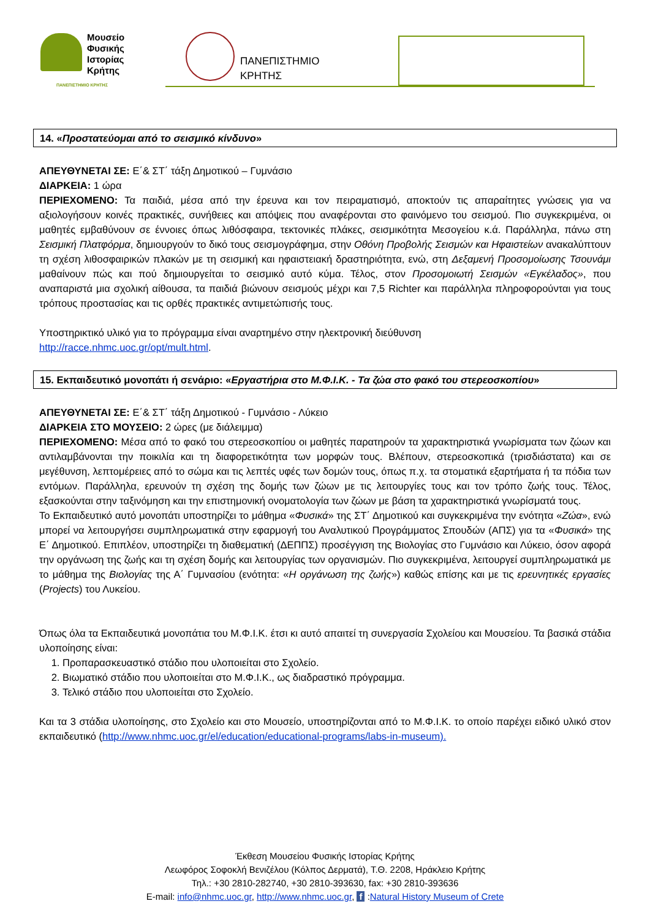Μουσείο
Φυσικής
Ιστορίας
Κρήτης
ΠΑΝΕΠΙΣΤΗΜΙΟ ΚΡΗΤΗΣ
ΠΑΝΕΠΙΣΤΗΜΙΟ
ΚΡΗΤΗΣ
14. «Προστατεύομαι από το σεισμικό κίνδυνο»
ΑΠΕΥΘΥΝΕΤΑΙ ΣΕ: Ε΄& ΣΤ΄ τάξη Δημοτικού – Γυμνάσιο
ΔΙΑΡΚΕΙΑ: 1 ώρα
ΠΕΡΙΕΧΟΜΕΝΟ: Τα παιδιά, μέσα από την έρευνα και τον πειραματισμό, αποκτούν τις απαραίτητες γνώσεις για να αξιολογήσουν κοινές πρακτικές, συνήθειες και απόψεις που αναφέρονται στο φαινόμενο του σεισμού. Πιο συγκεκριμένα, οι μαθητές εμβαθύνουν σε έννοιες όπως λιθόσφαιρα, τεκτονικές πλάκες, σεισμικότητα Μεσογείου κ.ά. Παράλληλα, πάνω στη Σεισμική Πλατφόρμα, δημιουργούν το δικό τους σεισμογράφημα, στην Οθόνη Προβολής Σεισμών και Ηφαιστείων ανακαλύπτουν τη σχέση λιθοσφαιρικών πλακών με τη σεισμική και ηφαιστειακή δραστηριότητα, ενώ, στη Δεξαμενή Προσομοίωσης Τσουνάμι μαθαίνουν πώς και πού δημιουργείται το σεισμικό αυτό κύμα. Τέλος, στον Προσομοιωτή Σεισμών «Εγκέλαδος», που αναπαριστά μια σχολική αίθουσα, τα παιδιά βιώνουν σεισμούς μέχρι και 7,5 Richter και παράλληλα πληροφορούνται για τους τρόπους προστασίας και τις ορθές πρακτικές αντιμετώπισής τους.
Υποστηρικτικό υλικό για το πρόγραμμα είναι αναρτημένο στην ηλεκτρονική διεύθυνση
http://racce.nhmc.uoc.gr/opt/mult.html.
15. Εκπαιδευτικό μονοπάτι ή σενάριο: «Εργαστήρια στο Μ.Φ.Ι.Κ. - Τα ζώα στο φακό του στερεοσκοπίου»
ΑΠΕΥΘΥΝΕΤΑΙ ΣΕ: Ε΄& ΣΤ΄ τάξη Δημοτικού - Γυμνάσιο - Λύκειο
ΔΙΑΡΚΕΙΑ ΣΤΟ ΜΟΥΣΕΙΟ: 2 ώρες (με διάλειμμα)
ΠΕΡΙΕΧΟΜΕΝΟ: Μέσα από το φακό του στερεοσκοπίου οι μαθητές παρατηρούν τα χαρακτηριστικά γνωρίσματα των ζώων και αντιλαμβάνονται την ποικιλία και τη διαφορετικότητα των μορφών τους. Βλέπουν, στερεοσκοπικά (τρισδιάστατα) και σε μεγέθυνση, λεπτομέρειες από το σώμα και τις λεπτές υφές των δομών τους, όπως π.χ. τα στοματικά εξαρτήματα ή τα πόδια των εντόμων. Παράλληλα, ερευνούν τη σχέση της δομής των ζώων με τις λειτουργίες τους και τον τρόπο ζωής τους. Τέλος, εξασκούνται στην ταξινόμηση και την επιστημονική ονοματολογία των ζώων με βάση τα χαρακτηριστικά γνωρίσματά τους.
Το Εκπαιδευτικό αυτό μονοπάτι υποστηρίζει το μάθημα «Φυσικά» της ΣΤ΄ Δημοτικού και συγκεκριμένα την ενότητα «Ζώα», ενώ μπορεί να λειτουργήσει συμπληρωματικά στην εφαρμογή του Αναλυτικού Προγράμματος Σπουδών (ΑΠΣ) για τα «Φυσικά» της Ε΄ Δημοτικού. Επιπλέον, υποστηρίζει τη διαθεματική (ΔΕΠΠΣ) προσέγγιση της Βιολογίας στο Γυμνάσιο και Λύκειο, όσον αφορά την οργάνωση της ζωής και τη σχέση δομής και λειτουργίας των οργανισμών. Πιο συγκεκριμένα, λειτουργεί συμπληρωματικά με το μάθημα της Βιολογίας της Α΄ Γυμνασίου (ενότητα: «Η οργάνωση της ζωής») καθώς επίσης και με τις ερευνητικές εργασίες (Projects) του Λυκείου.
Όπως όλα τα Εκπαιδευτικά μονοπάτια του Μ.Φ.Ι.Κ. έτσι κι αυτό απαιτεί τη συνεργασία Σχολείου και Μουσείου. Τα βασικά στάδια υλοποίησης είναι:
1. Προπαρασκευαστικό στάδιο που υλοποιείται στο Σχολείο.
2. Βιωματικό στάδιο που υλοποιείται στο Μ.Φ.Ι.Κ., ως διαδραστικό πρόγραμμα.
3. Τελικό στάδιο που υλοποιείται στο Σχολείο.
Και τα 3 στάδια υλοποίησης, στο Σχολείο και στο Μουσείο, υποστηρίζονται από το Μ.Φ.Ι.Κ. το οποίο παρέχει ειδικό υλικό στον εκπαιδευτικό (http://www.nhmc.uoc.gr/el/education/educational-programs/labs-in-museum).
Έκθεση Μουσείου Φυσικής Ιστορίας Κρήτης
Λεωφόρος Σοφοκλή Βενιζέλου (Κόλπος Δερματά), Τ.Θ. 2208, Ηράκλειο Κρήτης
Τηλ.: +30 2810-282740, +30 2810-393630, fax: +30 2810-393636
E-mail: info@nhmc.uoc.gr, http://www.nhmc.uoc.gr, f :Natural History Museum of Crete